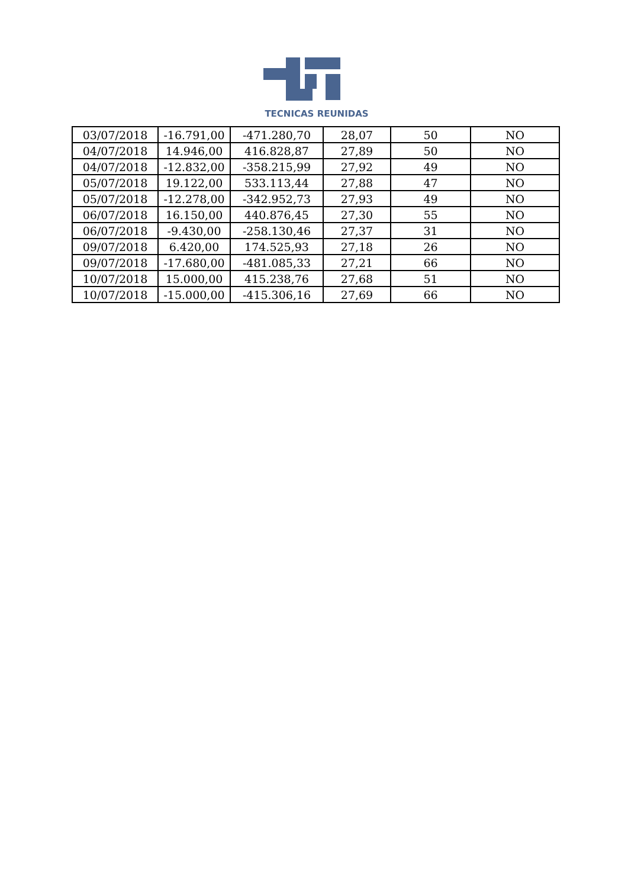TECNICAS REUNIDAS
| 03/07/2018 | -16.791,00 | -471.280,70 | 28,07 | 50 | NO |
| 04/07/2018 | 14.946,00 | 416.828,87 | 27,89 | 50 | NO |
| 04/07/2018 | -12.832,00 | -358.215,99 | 27,92 | 49 | NO |
| 05/07/2018 | 19.122,00 | 533.113,44 | 27,88 | 47 | NO |
| 05/07/2018 | -12.278,00 | -342.952,73 | 27,93 | 49 | NO |
| 06/07/2018 | 16.150,00 | 440.876,45 | 27,30 | 55 | NO |
| 06/07/2018 | -9.430,00 | -258.130,46 | 27,37 | 31 | NO |
| 09/07/2018 | 6.420,00 | 174.525,93 | 27,18 | 26 | NO |
| 09/07/2018 | -17.680,00 | -481.085,33 | 27,21 | 66 | NO |
| 10/07/2018 | 15.000,00 | 415.238,76 | 27,68 | 51 | NO |
| 10/07/2018 | -15.000,00 | -415.306,16 | 27,69 | 66 | NO |